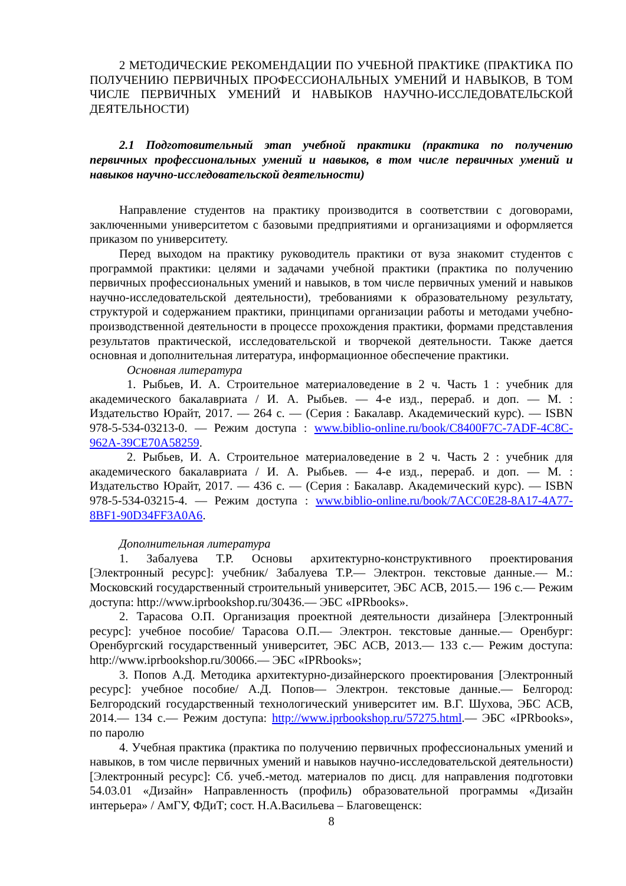2 МЕТОДИЧЕСКИЕ РЕКОМЕНДАЦИИ ПО УЧЕБНОЙ ПРАКТИКЕ (ПРАКТИКА ПО ПОЛУЧЕНИЮ ПЕРВИЧНЫХ ПРОФЕССИОНАЛЬНЫХ УМЕНИЙ И НАВЫКОВ, В ТОМ ЧИСЛЕ ПЕРВИЧНЫХ УМЕНИЙ И НАВЫКОВ НАУЧНО-ИССЛЕДОВАТЕЛЬСКОЙ ДЕЯТЕЛЬНОСТИ)
2.1 Подготовительный этап учебной практики (практика по получению первичных профессиональных умений и навыков, в том числе первичных умений и навыков научно-исследовательской деятельности)
Направление студентов на практику производится в соответствии с договорами, заключенными университетом с базовыми предприятиями и организациями и оформляется приказом по университету.
Перед выходом на практику руководитель практики от вуза знакомит студентов с программой практики: целями и задачами учебной практики (практика по получению первичных профессиональных умений и навыков, в том числе первичных умений и навыков научно-исследовательской деятельности), требованиями к образовательному результату, структурой и содержанием практики, принципами организации работы и методами учебно-производственной деятельности в процессе прохождения практики, формами представления результатов практической, исследовательской и творчекой деятельности. Также дается основная и дополнительная литература, информационное обеспечение практики.
Основная литература
1. Рыбьев, И. А. Строительное материаловедение в 2 ч. Часть 1 : учебник для академического бакалавриата / И. А. Рыбьев. — 4-е изд., перераб. и доп. — М. : Издательство Юрайт, 2017. — 264 с. — (Серия : Бакалавр. Академический курс). — ISBN 978-5-534-03213-0. — Режим доступа : www.biblio-online.ru/book/C8400F7C-7ADF-4C8C-962A-39CE70A58259.
2. Рыбьев, И. А. Строительное материаловедение в 2 ч. Часть 2 : учебник для академического бакалавриата / И. А. Рыбьев. — 4-е изд., перераб. и доп. — М. : Издательство Юрайт, 2017. — 436 с. — (Серия : Бакалавр. Академический курс). — ISBN 978-5-534-03215-4. — Режим доступа : www.biblio-online.ru/book/7ACC0E28-8A17-4A77-8BF1-90D34FF3A0A6.
Дополнительная литература
1. Забалуева Т.Р. Основы архитектурно-конструктивного проектирования [Электронный ресурс]: учебник/ Забалуева Т.Р.— Электрон. текстовые данные.— М.: Московский государственный строительный университет, ЭБС АСВ, 2015.— 196 с.— Режим доступа: http://www.iprbookshop.ru/30436.— ЭБС «IPRbooks».
2. Тарасова О.П. Организация проектной деятельности дизайнера [Электронный ресурс]: учебное пособие/ Тарасова О.П.— Электрон. текстовые данные.— Оренбург: Оренбургский государственный университет, ЭБС АСВ, 2013.— 133 с.— Режим доступа: http://www.iprbookshop.ru/30066.— ЭБС «IPRbooks»;
3. Попов А.Д. Методика архитектурно-дизайнерского проектирования [Электронный ресурс]: учебное пособие/ А.Д. Попов— Электрон. текстовые данные.— Белгород: Белгородский государственный технологический университет им. В.Г. Шухова, ЭБС АСВ, 2014.— 134 с.— Режим доступа: http://www.iprbookshop.ru/57275.html.— ЭБС «IPRbooks», по паролю
4. Учебная практика (практика по получению первичных профессиональных умений и навыков, в том числе первичных умений и навыков научно-исследовательской деятельности) [Электронный ресурс]: Сб. учеб.-метод. материалов по дисц. для направления подготовки 54.03.01 «Дизайн» Направленность (профиль) образовательной программы «Дизайн интерьера» / АмГУ, ФДиТ; сост. Н.А.Васильева – Благовещенск:
8